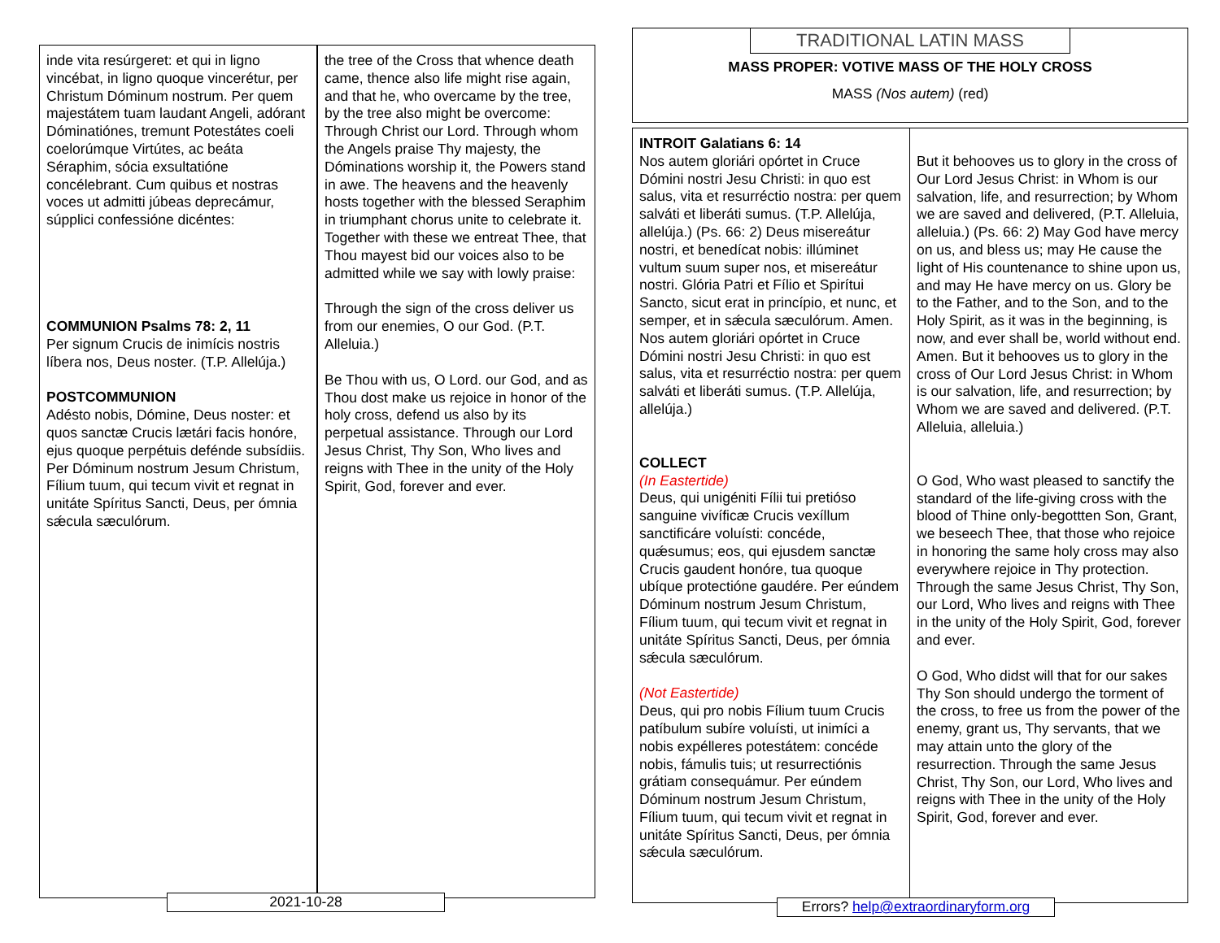| inde vita resúrgeret: et qui in ligno vincébat, in ligno quoque vincerétur, per Christum Dóminum nostrum. Per quem majestátem tuam laudant Angeli, adórant Dóminatiónes, tremunt Potestátes coeli coelorúmque Virtútes, ac beáta Séraphim, sócia exsultatióne concélebrant. Cum quibus et nostras voces ut admitti júbeas deprecámur, súpplici confessióne dicéntes: COMMUNION Psalms 78: 2, 11 Per signum Crucis de inimícis nostris líbera nos, Deus noster. (T.P. Allelúja.) POSTCOMMUNION Adésto nobis, Dómine, Deus noster: et quos sanctæ Crucis lætári facis honóre, ejus quoque perpétuis defénde subsídiis. Per Dóminum nostrum Jesum Christum, Fílium tuum, qui tecum vivit et regnat in unitáte Spíritus Sancti, Deus, per ómnia sǽcula sæculórum. | the tree of the Cross that whence death came, thence also life might rise again, and that he, who overcame by the tree, by the tree also might be overcome: Through Christ our Lord. Through whom the Angels praise Thy majesty, the Dóminations worship it, the Powers stand in awe. The heavens and the heavenly hosts together with the blessed Seraphim in triumphant chorus unite to celebrate it. Together with these we entreat Thee, that Thou mayest bid our voices also to be admitted while we say with lowly praise: Through the sign of the cross deliver us from our enemies, O our God. (P.T. Alleluia.) Be Thou with us, O Lord. our God, and as Thou dost make us rejoice in honor of the holy cross, defend us also by its perpetual assistance. Through our Lord Jesus Christ, Thy Son, Who lives and reigns with Thee in the unity of the Holy Spirit, God, forever and ever. |
2021-10-28
TRADITIONAL LATIN MASS
MASS PROPER: VOTIVE MASS OF THE HOLY CROSS
MASS (Nos autem) (red)
| INTROIT Galatians 6: 14 Nos autem gloriári opórtet in Cruce Dómini nostri Jesu Christi: in quo est salus, vita et resurréctio nostra: per quem salváti et liberáti sumus. (T.P. Allelúja, allelúja.) (Ps. 66: 2) Deus misereátur nostri, et benedícat nobis: illúminet vultum suum super nos, et misereátur nostri. Glória Patri et Fílio et Spirítui Sancto, sicut erat in princípio, et nunc, et semper, et in sǽcula sæculórum. Amen. Nos autem gloriári opórtet in Cruce Dómini nostri Jesu Christi: in quo est salus, vita et resurréctio nostra: per quem salváti et liberáti sumus. (T.P. Allelúja, allelúja.) COLLECT (In Eastertide) Deus, qui unigéniti Fílii tui pretióso sanguine vivíficæ Crucis vexíllum sanctificáre voluísti: concéde, quǽsumus; eos, qui ejusdem sanctæ Crucis gaudent honóre, tua quoque ubíque protectióne gaudére. Per eúndem Dóminum nostrum Jesum Christum, Fílium tuum, qui tecum vivit et regnat in unitáte Spíritus Sancti, Deus, per ómnia sǽcula sæculórum. (Not Eastertide) Deus, qui pro nobis Fílium tuum Crucis patíbulum subíre voluísti, ut inimíci a nobis expélleres potestátem: concéde nobis, fámulis tuis; ut resurrectiónis grátiam consequámur. Per eúndem Dóminum nostrum Jesum Christum, Fílium tuum, qui tecum vivit et regnat in unitáte Spíritus Sancti, Deus, per ómnia sǽcula sæculórum. | But it behooves us to glory in the cross of Our Lord Jesus Christ: in Whom is our salvation, life, and resurrection; by Whom we are saved and delivered, (P.T. Alleluia, alleluia.) (Ps. 66: 2) May God have mercy on us, and bless us; may He cause the light of His countenance to shine upon us, and may He have mercy on us. Glory be to the Father, and to the Son, and to the Holy Spirit, as it was in the beginning, is now, and ever shall be, world without end. Amen. But it behooves us to glory in the cross of Our Lord Jesus Christ: in Whom is our salvation, life, and resurrection; by Whom we are saved and delivered. (P.T. Alleluia, alleluia.) O God, Who wast pleased to sanctify the standard of the life-giving cross with the blood of Thine only-begottten Son, Grant, we beseech Thee, that those who rejoice in honoring the same holy cross may also everywhere rejoice in Thy protection. Through the same Jesus Christ, Thy Son, our Lord, Who lives and reigns with Thee in the unity of the Holy Spirit, God, forever and ever. O God, Who didst will that for our sakes Thy Son should undergo the torment of the cross, to free us from the power of the enemy, grant us, Thy servants, that we may attain unto the glory of the resurrection. Through the same Jesus Christ, Thy Son, our Lord, Who lives and reigns with Thee in the unity of the Holy Spirit, God, forever and ever. |
Errors? help@extraordinaryform.org